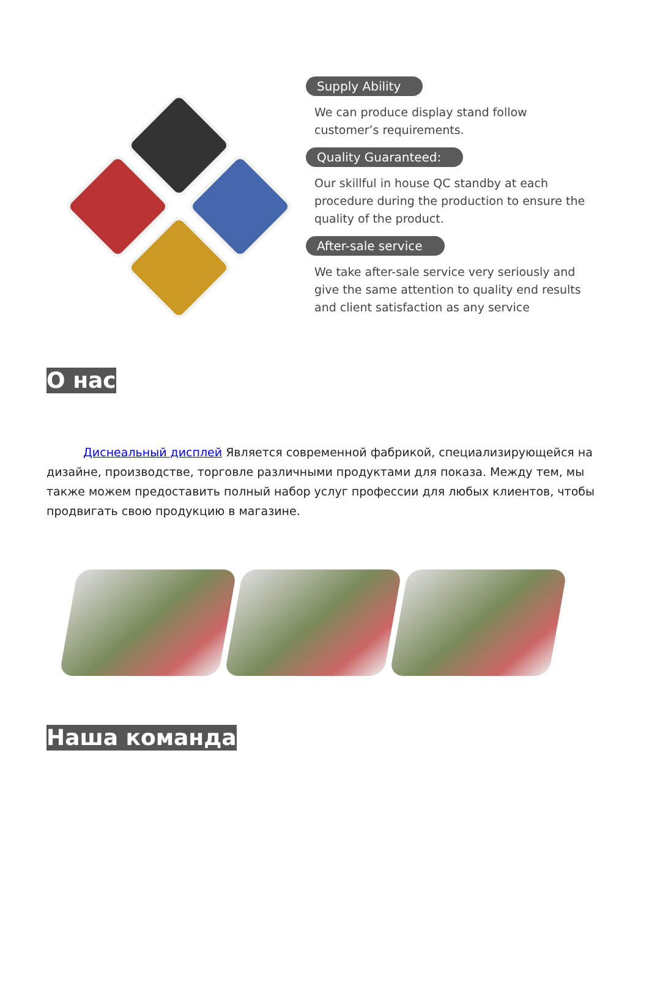Supply Ability
We can produce display stand follow customer’s requirements.
Quality Guaranteed:
Our skillful in house QC standby at each procedure during the production to ensure the quality of the product.
After-sale service
We take after-sale service very seriously and give the same attention to quality end results and client satisfaction as any service
О нас
Диснеальный дисплей Является современной фабрикой, специализирующейся на дизайне, производстве, торговле различными продуктами для показа. Между тем, мы также можем предоставить полный набор услуг профессии для любых клиентов, чтобы продвигать свою продукцию в магазине.
Наша команда